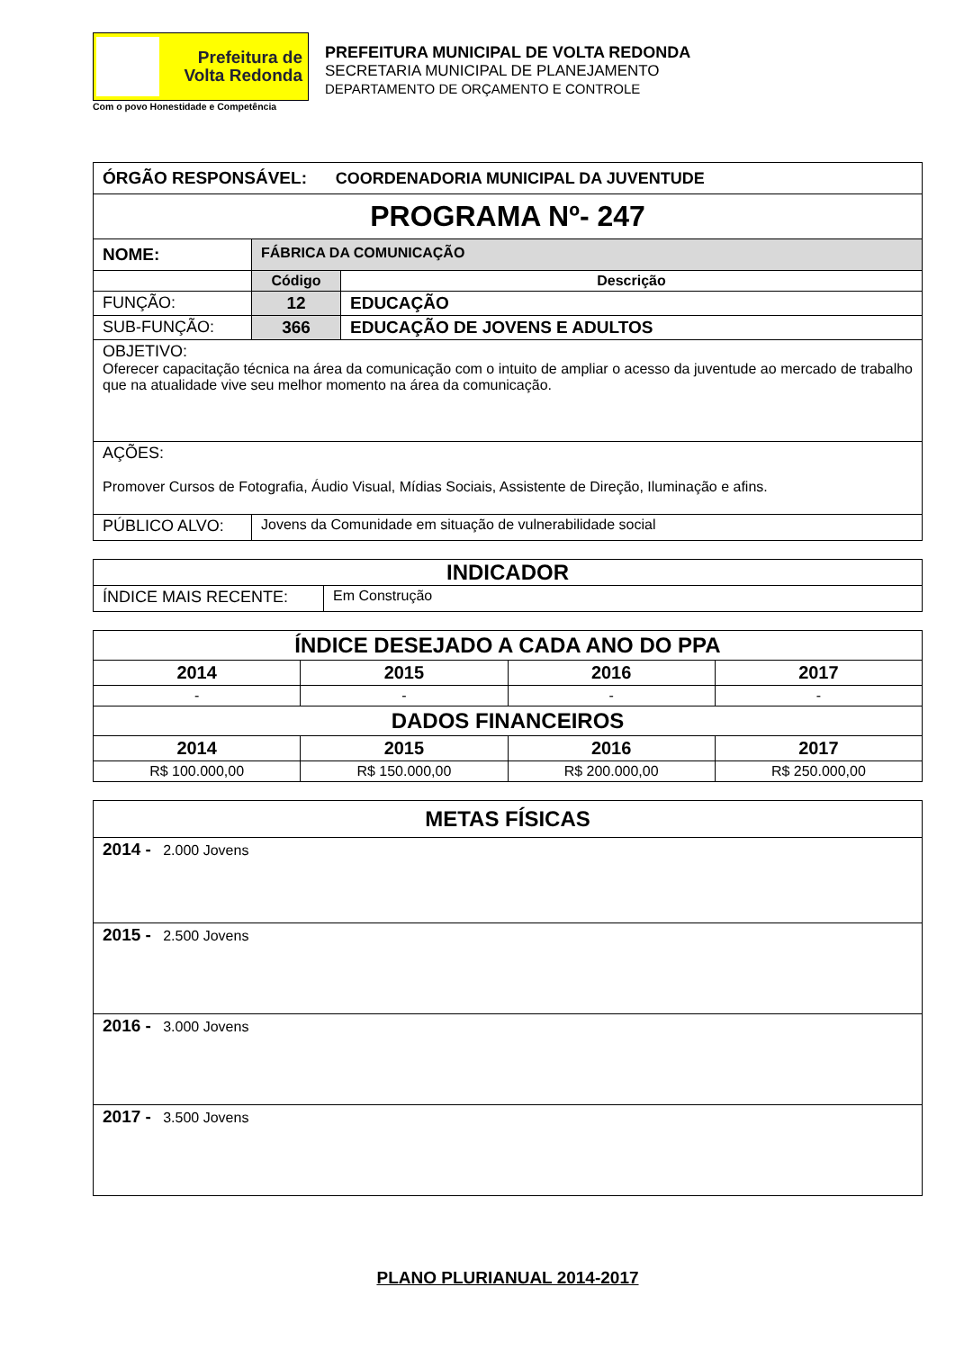Prefeitura de
Volta Redonda
Com o povo Honestidade e Competência
PREFEITURA MUNICIPAL DE VOLTA REDONDA
SECRETARIA MUNICIPAL DE PLANEJAMENTO
DEPARTAMENTO DE ORÇAMENTO E CONTROLE
| ÓRGÃO RESPONSÁVEL: COORDENADORIA MUNICIPAL DA JUVENTUDE | | |
| PROGRAMA Nº- 247 | | |
| NOME: | FÁBRICA DA COMUNICAÇÃO | |
| | Código | Descrição |
| FUNÇÃO: | 12 | EDUCAÇÃO |
| SUB-FUNÇÃO: | 366 | EDUCAÇÃO DE JOVENS E ADULTOS |
| OBJETIVO: Oferecer capacitação técnica na área da comunicação com o intuito de ampliar o acesso da juventude ao mercado de trabalho que na atualidade vive seu melhor momento na área da comunicação. | | |
| AÇÕES: Promover Cursos de Fotografia, Áudio Visual, Mídias Sociais, Assistente de Direção, Iluminação e afins. | | |
| PÚBLICO ALVO: | Jovens da Comunidade em situação de vulnerabilidade social | |
| INDICADOR | |
| ÍNDICE MAIS RECENTE: | Em Construção |
| ÍNDICE DESEJADO A CADA ANO DO PPA | | | |
| 2014 | 2015 | 2016 | 2017 |
| - | - | - | - |
| DADOS FINANCEIROS | | | |
| 2014 | 2015 | 2016 | 2017 |
| R$ 100.000,00 | R$ 150.000,00 | R$ 200.000,00 | R$ 250.000,00 |
| METAS FÍSICAS |
| 2014 - 2.000 Jovens |
| 2015 - 2.500 Jovens |
| 2016 - 3.000 Jovens |
| 2017 - 3.500 Jovens |
PLANO PLURIANUAL 2014-2017